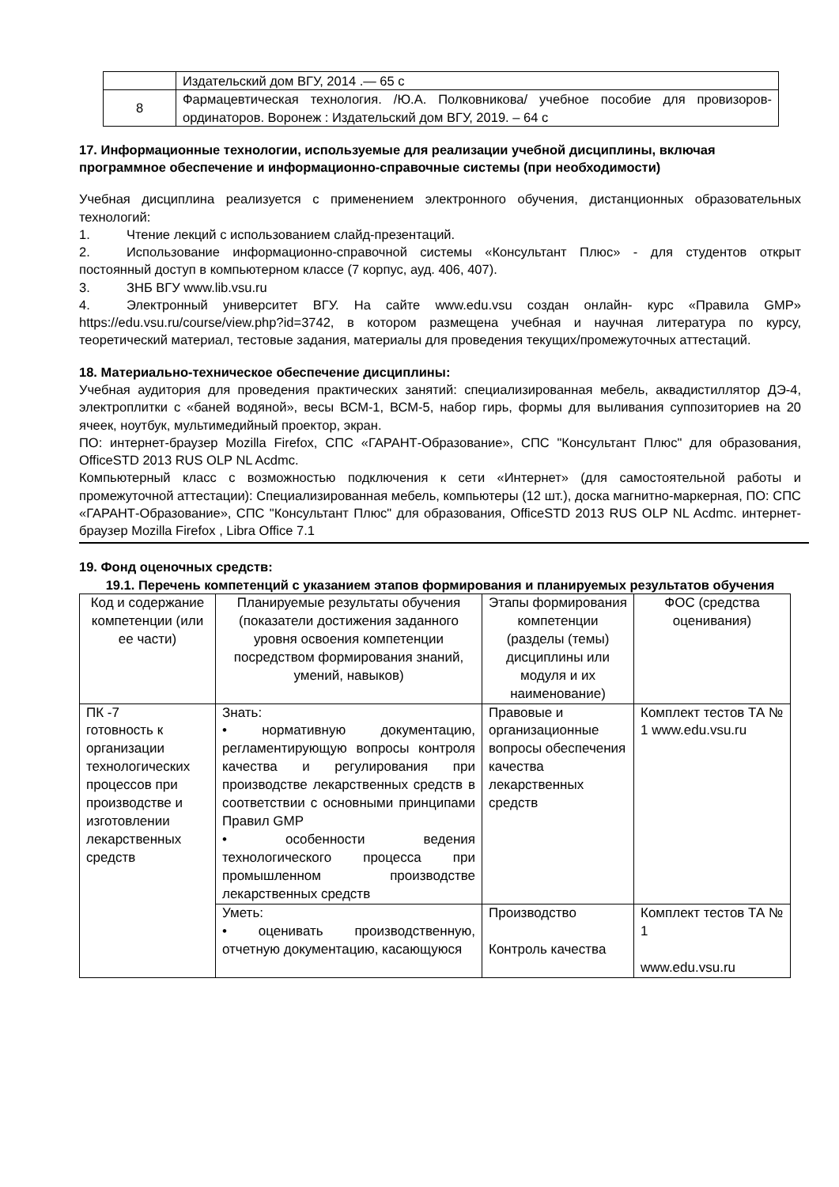| | Издательский дом ВГУ, 2014 .— 65 с |
| 8 | Фармацевтическая технология. /Ю.А. Полковникова/ учебное пособие для провизоров-ординаторов. Воронеж : Издательский дом ВГУ, 2019. – 64 с |
17. Информационные технологии, используемые для реализации учебной дисциплины, включая программное обеспечение и информационно-справочные системы (при необходимости)
Учебная дисциплина реализуется с применением электронного обучения, дистанционных образовательных технологий:
1. Чтение лекций с использованием слайд-презентаций.
2. Использование информационно-справочной системы «Консультант Плюс» - для студентов открыт постоянный доступ в компьютерном классе (7 корпус, ауд. 406, 407).
3. ЗНБ ВГУ www.lib.vsu.ru
4. Электронный университет ВГУ. На сайте www.edu.vsu создан онлайн- курс «Правила GMP» https://edu.vsu.ru/course/view.php?id=3742, в котором размещена учебная и научная литература по курсу, теоретический материал, тестовые задания, материалы для проведения текущих/промежуточных аттестаций.
18. Материально-техническое обеспечение дисциплины:
Учебная аудитория для проведения практических занятий: специализированная мебель, аквадистиллятор ДЭ-4, электроплитки с «баней водяной», весы ВСМ-1, ВСМ-5, набор гирь, формы для выливания суппозиториев на 20 ячеек, ноутбук, мультимедийный проектор, экран.
ПО: интернет-браузер Mozilla Firefox, СПС «ГАРАНТ-Образование», СПС "Консультант Плюс" для образования, OfficeSTD 2013 RUS OLP NL Acdmc.
Компьютерный класс с возможностью подключения к сети «Интернет» (для самостоятельной работы и промежуточной аттестации): Специализированная мебель, компьютеры (12 шт.), доска магнитно-маркерная, ПО: СПС «ГАРАНТ-Образование», СПС "Консультант Плюс" для образования, OfficeSTD 2013 RUS OLP NL Acdmc. интернет-браузер Mozilla Firefox , Libra Office 7.1
19. Фонд оценочных средств:
19.1. Перечень компетенций с указанием этапов формирования и планируемых результатов обучения
| Код и содержание компетенции (или ее части) | Планируемые результаты обучения (показатели достижения заданного уровня освоения компетенции посредством формирования знаний, умений, навыков) | Этапы формирования компетенции (разделы (темы) дисциплины или модуля и их наименование) | ФОС (средства оценивания) |
| --- | --- | --- | --- |
| ПК -7 готовность к организации технологических процессов при производстве и изготовлении лекарственных средств | Знать: • нормативную документацию, регламентирующую вопросы контроля качества и регулирования при производстве лекарственных средств в соответствии с основными принципами Правил GMP • особенности ведения технологического процесса при промышленном производстве лекарственных средств | Правовые и организационные вопросы обеспечения качества лекарственных средств | Комплект тестов ТА № 1 www.edu.vsu.ru |
| | Уметь: • оценивать производственную, отчетную документацию, касающуюся | Производство Контроль качества | Комплект тестов ТА № 1 www.edu.vsu.ru |